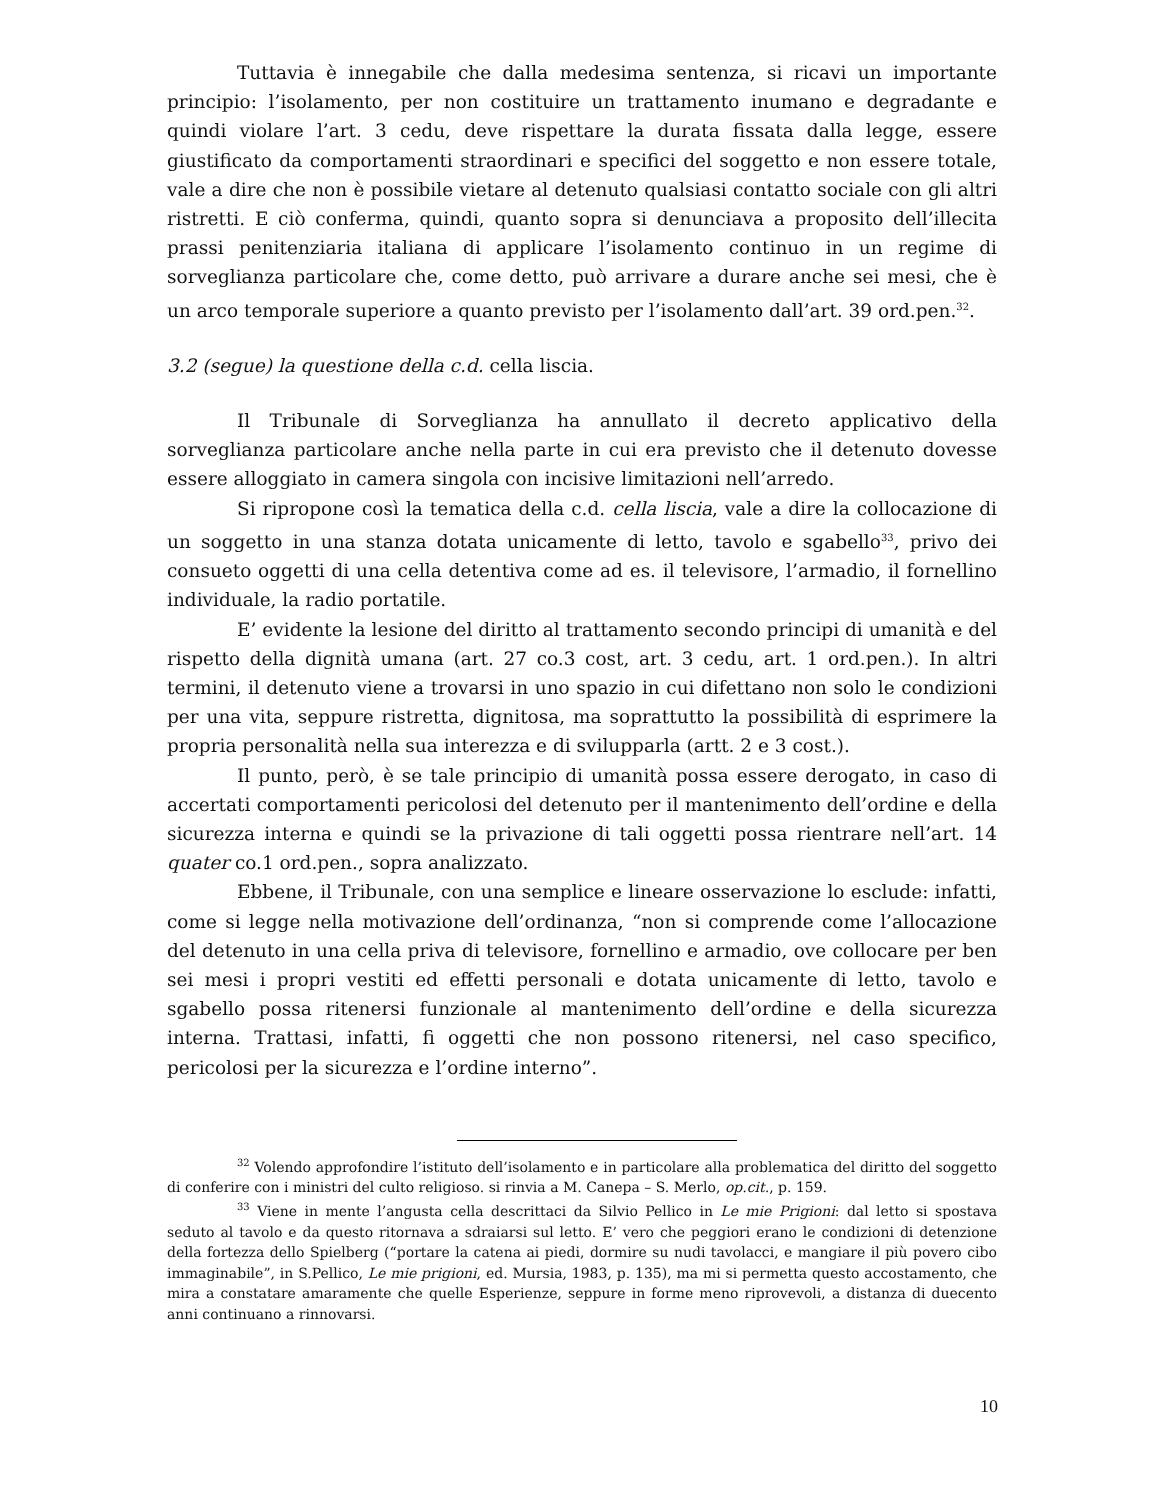Tuttavia è innegabile che dalla medesima sentenza, si ricavi un importante principio: l’isolamento, per non costituire un trattamento inumano e degradante e quindi violare l’art. 3 cedu, deve rispettare la durata fissata dalla legge, essere giustificato da comportamenti straordinari e specifici del soggetto e non essere totale, vale a dire che non è possibile vietare al detenuto qualsiasi contatto sociale con gli altri ristretti. E ciò conferma, quindi, quanto sopra si denunciava a proposito dell’illecita prassi penitenziaria italiana di applicare l’isolamento continuo in un regime di sorveglianza particolare che, come detto, può arrivare a durare anche sei mesi, che è un arco temporale superiore a quanto previsto per l’isolamento dall’art. 39 ord.pen.<sup>32</sup>.
3.2 (segue) la questione della c.d. cella liscia.
Il Tribunale di Sorveglianza ha annullato il decreto applicativo della sorveglianza particolare anche nella parte in cui era previsto che il detenuto dovesse essere alloggiato in camera singola con incisive limitazioni nell’arredo.
Si ripropone così la tematica della c.d. cella liscia, vale a dire la collocazione di un soggetto in una stanza dotata unicamente di letto, tavolo e sgabello<sup>33</sup>, privo dei consueto oggetti di una cella detentiva come ad es. il televisore, l’armadio, il fornellino individuale, la radio portatile.
E’ evidente la lesione del diritto al trattamento secondo principi di umanità e del rispetto della dignità umana (art. 27 co.3 cost, art. 3 cedu, art. 1 ord.pen.). In altri termini, il detenuto viene a trovarsi in uno spazio in cui difettano non solo le condizioni per una vita, seppure ristretta, dignitosa, ma soprattutto la possibilità di esprimere la propria personalità nella sua interezza e di svilupparla (artt. 2 e 3 cost.).
Il punto, però, è se tale principio di umanità possa essere derogato, in caso di accertati comportamenti pericolosi del detenuto per il mantenimento dell’ordine e della sicurezza interna e quindi se la privazione di tali oggetti possa rientrare nell’art. 14 quater co.1 ord.pen., sopra analizzato.
Ebbene, il Tribunale, con una semplice e lineare osservazione lo esclude: infatti, come si legge nella motivazione dell’ordinanza, “non si comprende come l’allocazione del detenuto in una cella priva di televisore, fornellino e armadio, ove collocare per ben sei mesi i propri vestiti ed effetti personali e dotata unicamente di letto, tavolo e sgabello possa ritenersi funzionale al mantenimento dell’ordine e della sicurezza interna. Trattasi, infatti, fi oggetti che non possono ritenersi, nel caso specifico, pericolosi per la sicurezza e l’ordine interno”.
<sup>32</sup> Volendo approfondire l’istituto dell’isolamento e in particolare alla problematica del diritto del soggetto di conferire con i ministri del culto religioso. si rinvia a M. Canepa – S. Merlo, op.cit., p. 159.
<sup>33</sup> Viene in mente l’angusta cella descrittaci da Silvio Pellico in Le mie Prigioni: dal letto si spostava seduto al tavolo e da questo ritornava a sdraiarsi sul letto. E’ vero che peggiori erano le condizioni di detenzione della fortezza dello Spielberg (“portare la catena ai piedi, dormire su nudi tavolacci, e mangiare il più povero cibo immaginabile”, in S.Pellico, Le mie prigioni, ed. Mursia, 1983, p. 135), ma mi si permetta questo accostamento, che mira a constatare amaramente che quelle Esperienze, seppure in forme meno riprovevoli, a distanza di duecento anni continuano a rinnovarsi.
10